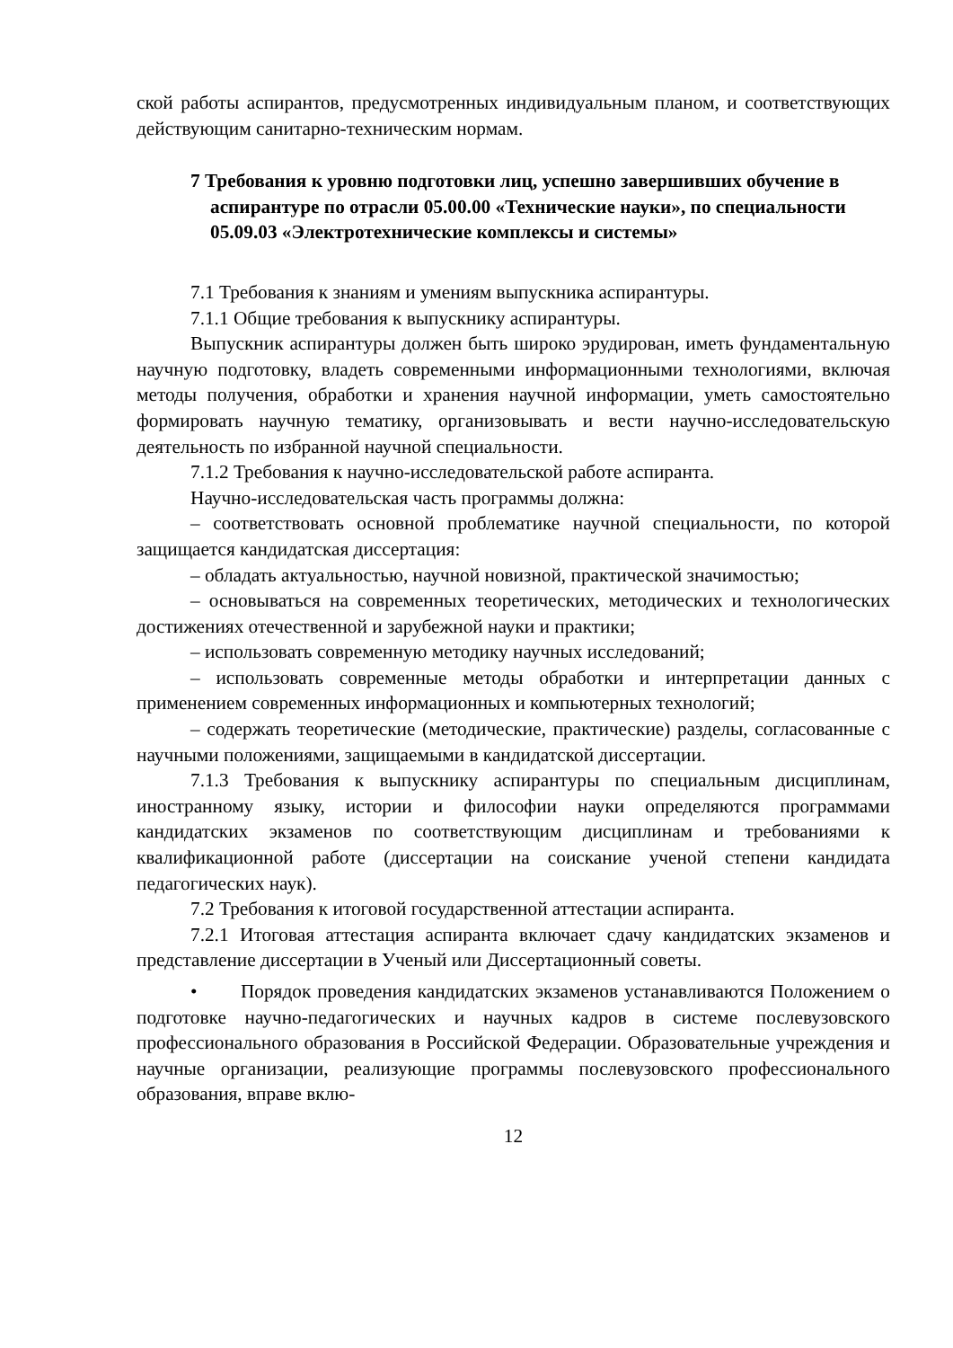ской работы аспирантов, предусмотренных индивидуальным планом, и соответствующих действующим санитарно-техническим нормам.
7 Требования к уровню подготовки лиц, успешно завершивших обучение в аспирантуре по отрасли 05.00.00 «Технические науки», по специальности 05.09.03 «Электротехнические комплексы и системы»
7.1 Требования к знаниям и умениям выпускника аспирантуры.
7.1.1 Общие требования к выпускнику аспирантуры.
Выпускник аспирантуры должен быть широко эрудирован, иметь фундаментальную научную подготовку, владеть современными информационными технологиями, включая методы получения, обработки и хранения научной информации, уметь самостоятельно формировать научную тематику, организовывать и вести научно-исследовательскую деятельность по избранной научной специальности.
7.1.2 Требования к научно-исследовательской работе аспиранта.
Научно-исследовательская часть программы должна:
– соответствовать основной проблематике научной специальности, по которой защищается кандидатская диссертация:
– обладать актуальностью, научной новизной, практической значимостью;
– основываться на современных теоретических, методических и технологических достижениях отечественной и зарубежной науки и практики;
– использовать современную методику научных исследований;
– использовать современные методы обработки и интерпретации данных с применением современных информационных и компьютерных технологий;
– содержать теоретические (методические, практические) разделы, согласованные с научными положениями, защищаемыми в кандидатской диссертации.
7.1.3 Требования к выпускнику аспирантуры по специальным дисциплинам, иностранному языку, истории и философии науки определяются программами кандидатских экзаменов по соответствующим дисциплинам и требованиями к квалификационной работе (диссертации на соискание ученой степени кандидата педагогических наук).
7.2 Требования к итоговой государственной аттестации аспиранта.
7.2.1 Итоговая аттестация аспиранта включает сдачу кандидатских экзаменов и представление диссертации в Ученый или Диссертационный советы.
• Порядок проведения кандидатских экзаменов устанавливаются Положением о подготовке научно-педагогических и научных кадров в системе послевузовского профессионального образования в Российской Федерации. Образовательные учреждения и научные организации, реализующие программы послевузовского профессионального образования, вправе вклю-
12